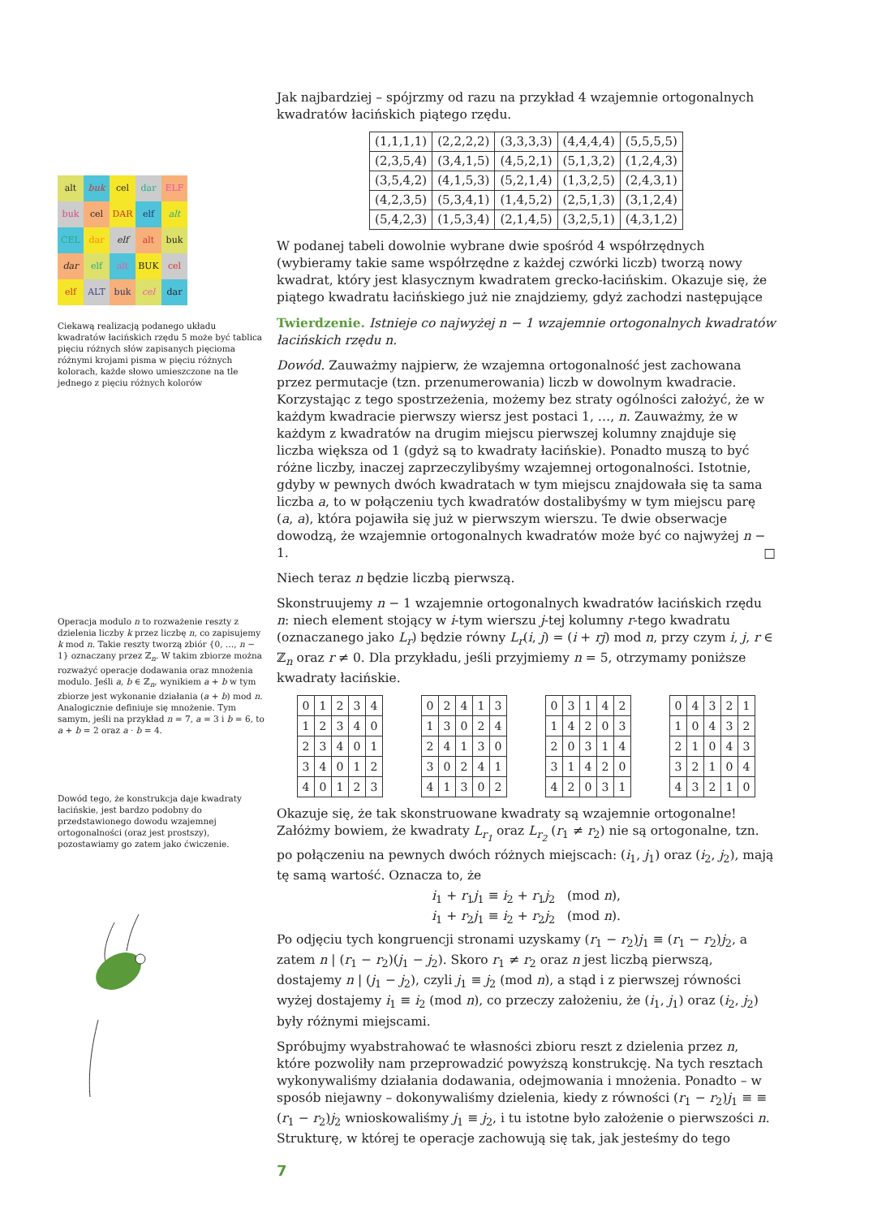| alt | buk | cel | dar | ELF |
| buk | cel | DAR | elf | alt |
| CEL | dar | elf | alt | buk |
| dar | elf | alt | BUK | cel |
| elf | ALT | buk | cel | dar |
Ciekawą realizacją podanego układu kwadratów łacińskich rzędu 5 może być tablica pięciu różnych słów zapisanych pięcioma różnymi krojami pisma w pięciu różnych kolorach, każde słowo umieszczone na tle jednego z pięciu różnych kolorów
Operacja modulo n to rozważenie reszty z dzielenia liczby k przez liczbę n, co zapisujemy k mod n. Takie reszty tworzą zbiór {0, …, n − 1} oznaczany przez ℤ<sub>n</sub>. W takim zbiorze można rozważyć operacje dodawania oraz mnożenia modulo. Jeśli a, b ∈ ℤ<sub>n</sub>, wynikiem a + b w tym zbiorze jest wykonanie działania (a + b) mod n. Analogicznie definiuje się mnożenie. Tym samym, jeśli na przykład n = 7, a = 3 i b = 6, to a + b = 2 oraz a · b = 4.
Dowód tego, że konstrukcja daje kwadraty łacińskie, jest bardzo podobny do przedstawionego dowodu wzajemnej ortogonalności (oraz jest prostszy), pozostawiamy go zatem jako ćwiczenie.
Jak najbardziej – spójrzmy od razu na przykład 4 wzajemnie ortogonalnych kwadratów łacińskich piątego rzędu.
| (1,1,1,1) | (2,2,2,2) | (3,3,3,3) | (4,4,4,4) | (5,5,5,5) |
| (2,3,5,4) | (3,4,1,5) | (4,5,2,1) | (5,1,3,2) | (1,2,4,3) |
| (3,5,4,2) | (4,1,5,3) | (5,2,1,4) | (1,3,2,5) | (2,4,3,1) |
| (4,2,3,5) | (5,3,4,1) | (1,4,5,2) | (2,5,1,3) | (3,1,2,4) |
| (5,4,2,3) | (1,5,3,4) | (2,1,4,5) | (3,2,5,1) | (4,3,1,2) |
W podanej tabeli dowolnie wybrane dwie spośród 4 współrzędnych (wybieramy takie same współrzędne z każdej czwórki liczb) tworzą nowy kwadrat, który jest klasycznym kwadratem grecko-łacińskim. Okazuje się, że piątego kwadratu łacińskiego już nie znajdziemy, gdyż zachodzi następujące
Twierdzenie. Istnieje co najwyżej n − 1 wzajemnie ortogonalnych kwadratów łacińskich rzędu n.
Dowód. Zauważmy najpierw, że wzajemna ortogonalność jest zachowana przez permutacje (tzn. przenumerowania) liczb w dowolnym kwadracie. Korzystając z tego spostrzeżenia, możemy bez straty ogólności założyć, że w każdym kwadracie pierwszy wiersz jest postaci 1, …, n. Zauważmy, że w każdym z kwadratów na drugim miejscu pierwszej kolumny znajduje się liczba większa od 1 (gdyż są to kwadraty łacińskie). Ponadto muszą to być różne liczby, inaczej zaprzeczylibyśmy wzajemnej ortogonalności. Istotnie, gdyby w pewnych dwóch kwadratach w tym miejscu znajdowała się ta sama liczba a, to w połączeniu tych kwadratów dostalibyśmy w tym miejscu parę (a, a), która pojawiła się już w pierwszym wierszu. Te dwie obserwacje dowodzą, że wzajemnie ortogonalnych kwadratów może być co najwyżej n − 1. □
Niech teraz n będzie liczbą pierwszą.
Skonstruujemy n − 1 wzajemnie ortogonalnych kwadratów łacińskich rzędu n: niech element stojący w i-tym wierszu j-tej kolumny r-tego kwadratu (oznaczanego jako L<sub>r</sub>) będzie równy L<sub>r</sub>(i, j) = (i + rj) mod n, przy czym i, j, r ∈ ℤ<sub>n</sub> oraz r ≠ 0. Dla przykładu, jeśli przyjmiemy n = 5, otrzymamy poniższe kwadraty łacińskie.
| 0 | 1 | 2 | 3 | 4 |
| 1 | 2 | 3 | 4 | 0 |
| 2 | 3 | 4 | 0 | 1 |
| 3 | 4 | 0 | 1 | 2 |
| 4 | 0 | 1 | 2 | 3 |
| 0 | 2 | 4 | 1 | 3 |
| 1 | 3 | 0 | 2 | 4 |
| 2 | 4 | 1 | 3 | 0 |
| 3 | 0 | 2 | 4 | 1 |
| 4 | 1 | 3 | 0 | 2 |
| 0 | 3 | 1 | 4 | 2 |
| 1 | 4 | 2 | 0 | 3 |
| 2 | 0 | 3 | 1 | 4 |
| 3 | 1 | 4 | 2 | 0 |
| 4 | 2 | 0 | 3 | 1 |
| 0 | 4 | 3 | 2 | 1 |
| 1 | 0 | 4 | 3 | 2 |
| 2 | 1 | 0 | 4 | 3 |
| 3 | 2 | 1 | 0 | 4 |
| 4 | 3 | 2 | 1 | 0 |
Okazuje się, że tak skonstruowane kwadraty są wzajemnie ortogonalne! Załóżmy bowiem, że kwadraty L<sub>r<sub>1</sub></sub> oraz L<sub>r<sub>2</sub></sub> (r<sub>1</sub> ≠ r<sub>2</sub>) nie są ortogonalne, tzn. po połączeniu na pewnych dwóch różnych miejscach: (i<sub>1</sub>, j<sub>1</sub>) oraz (i<sub>2</sub>, j<sub>2</sub>), mają tę samą wartość. Oznacza to, że
i<sub>1</sub> + r<sub>1</sub>j<sub>1</sub> ≡ i<sub>2</sub> + r<sub>1</sub>j<sub>2</sub> (mod n),
i<sub>1</sub> + r<sub>2</sub>j<sub>1</sub> ≡ i<sub>2</sub> + r<sub>2</sub>j<sub>2</sub> (mod n).
Po odjęciu tych kongruencji stronami uzyskamy (r<sub>1</sub> − r<sub>2</sub>)j<sub>1</sub> ≡ (r<sub>1</sub> − r<sub>2</sub>)j<sub>2</sub>, a zatem n | (r<sub>1</sub> − r<sub>2</sub>)(j<sub>1</sub> − j<sub>2</sub>). Skoro r<sub>1</sub> ≠ r<sub>2</sub> oraz n jest liczbą pierwszą, dostajemy n | (j<sub>1</sub> − j<sub>2</sub>), czyli j<sub>1</sub> ≡ j<sub>2</sub> (mod n), a stąd i z pierwszej równości wyżej dostajemy i<sub>1</sub> ≡ i<sub>2</sub> (mod n), co przeczy założeniu, że (i<sub>1</sub>, j<sub>1</sub>) oraz (i<sub>2</sub>, j<sub>2</sub>) były różnymi miejscami.
Spróbujmy wyabstrahować te własności zbioru reszt z dzielenia przez n, które pozwoliły nam przeprowadzić powyższą konstrukcję. Na tych resztach wykonywaliśmy działania dodawania, odejmowania i mnożenia. Ponadto – w sposób niejawny – dokonywaliśmy dzielenia, kiedy z równości (r<sub>1</sub> − r<sub>2</sub>)j<sub>1</sub> ≡ ≡ (r<sub>1</sub> − r<sub>2</sub>)j<sub>2</sub> wnioskowaliśmy j<sub>1</sub> ≡ j<sub>2</sub>, i tu istotne było założenie o pierwszości n. Strukturę, w której te operacje zachowują się tak, jak jesteśmy do tego
7